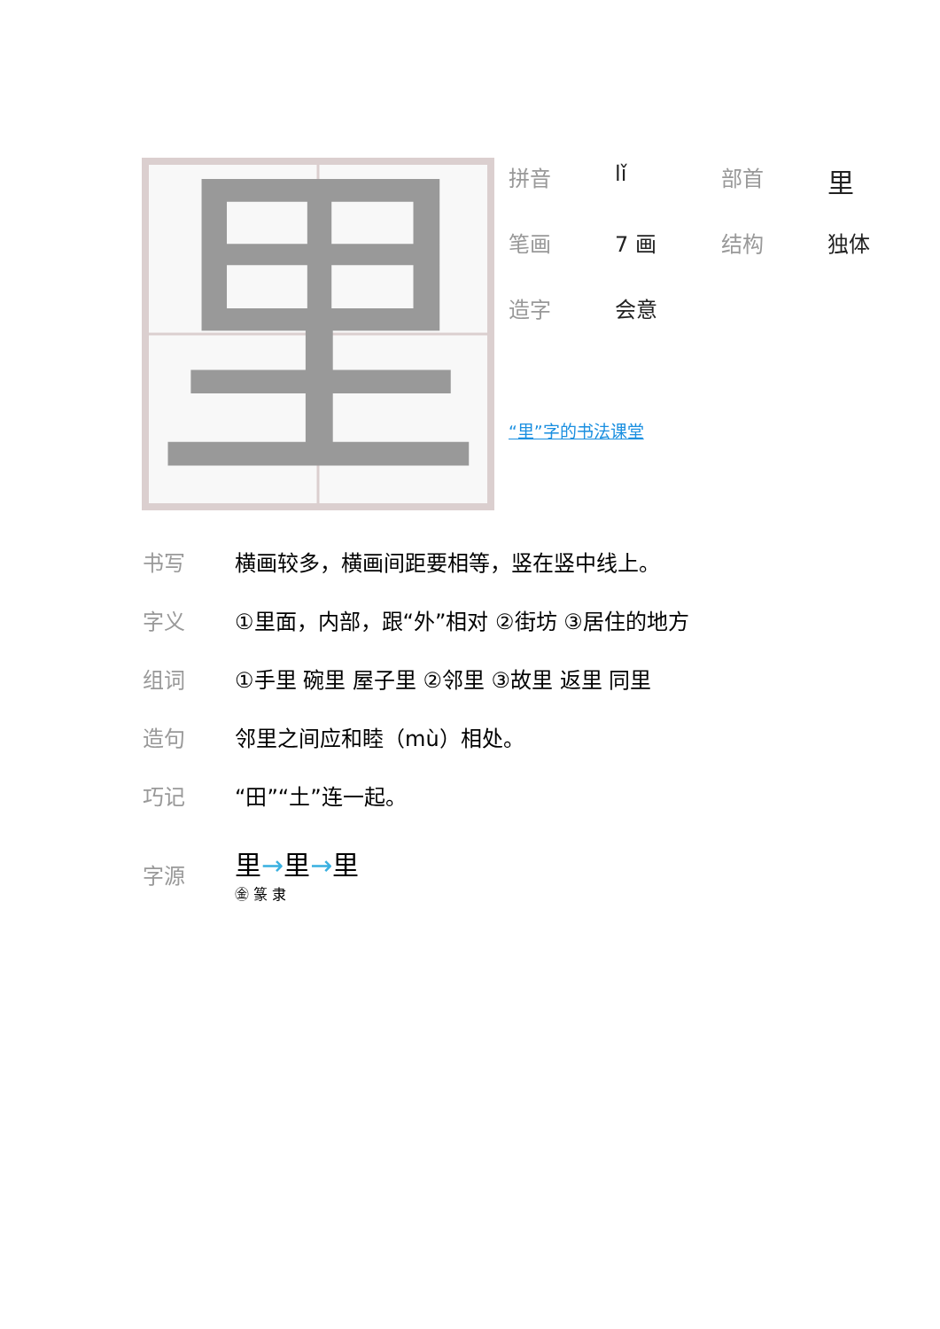里
| 拼音 | lǐ | 部首 | 里 |
| 笔画 | 7 画 | 结构 | 独体 |
| 造字 | 会意 | | |
“里”字的书法课堂
| 书写 | 横画较多，横画间距要相等，竖在竖中线上。 |
| 字义 | ①里面，内部，跟“外”相对 ②街坊 ③居住的地方 |
| 组词 | ①手里 碗里 屋子里 ②邻里 ③故里 返里 同里 |
| 造句 | 邻里之间应和睦（mù）相处。 |
| 巧记 | “田”“土”连一起。 |
| 字源 | 里 → 里 → 里 ㊎ 篆 隶 |